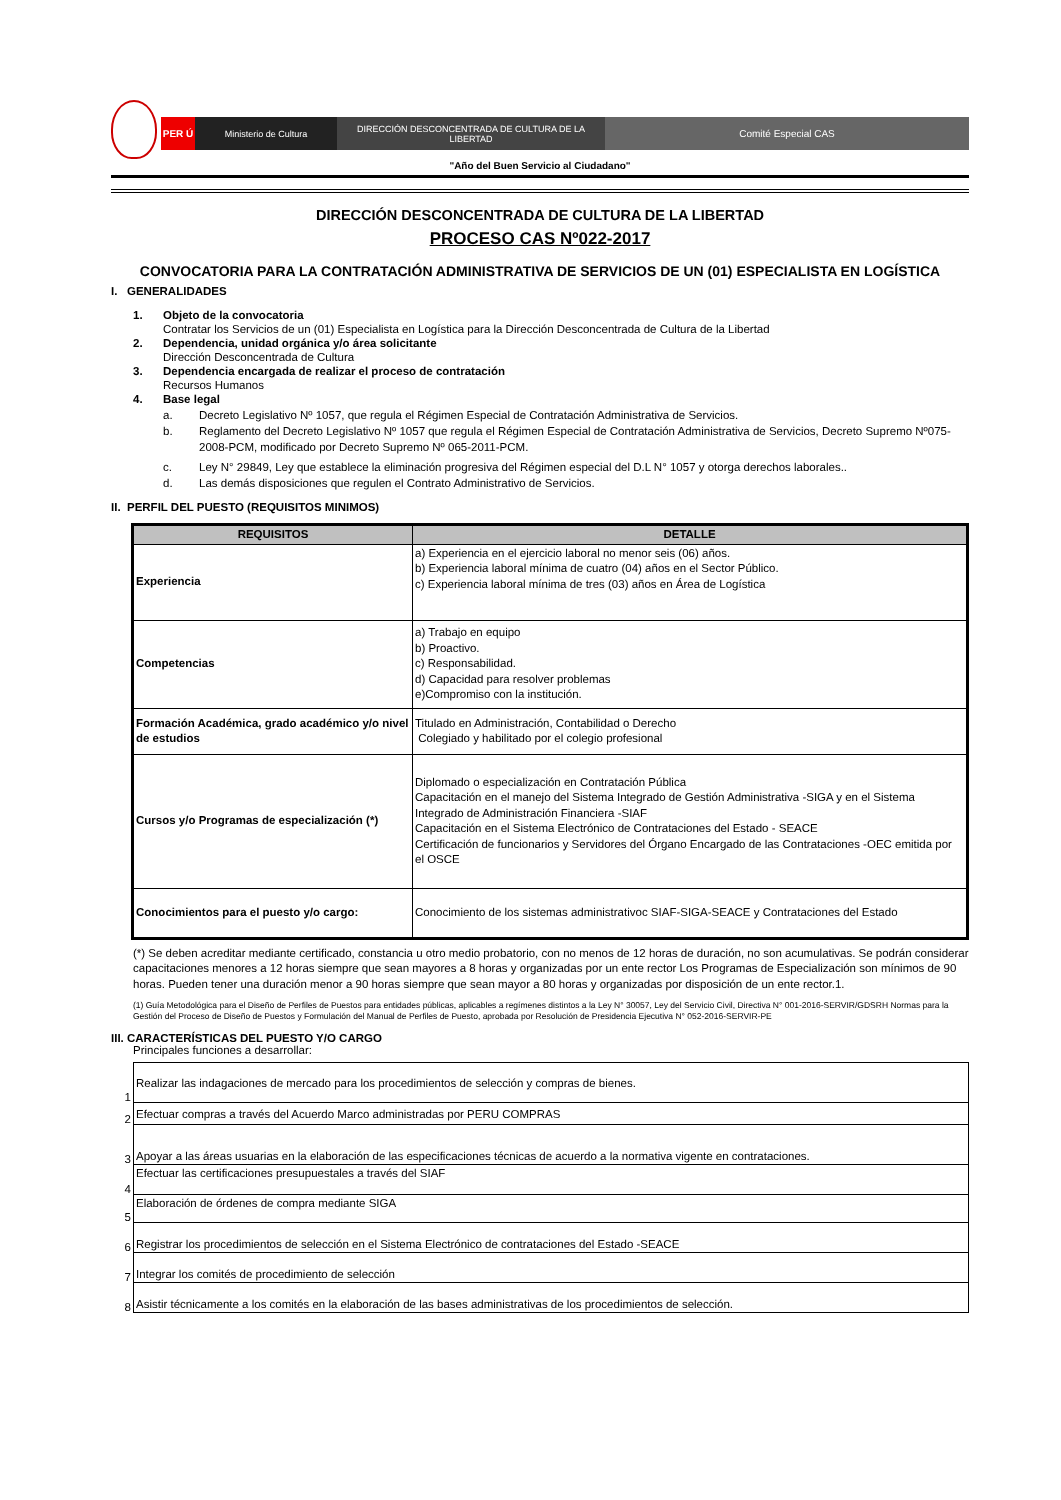PER Ú Ministerio de Cultura DIRECCIÓN DESCONCENTRADA DE CULTURA DE LA LIBERTAD
Comité Especial CAS
"Año del Buen Servicio al Ciudadano"
DIRECCIÓN DESCONCENTRADA DE CULTURA DE LA LIBERTAD
PROCESO CAS Nº022-2017
CONVOCATORIA PARA LA CONTRATACIÓN ADMINISTRATIVA DE SERVICIOS DE UN (01) ESPECIALISTA EN LOGÍSTICA
I. GENERALIDADES
1. Objeto de la convocatoria
Contratar los Servicios de un (01) Especialista en Logística para la Dirección Desconcentrada de Cultura de la Libertad
2. Dependencia, unidad orgánica y/o área solicitante
Dirección Desconcentrada de Cultura
3. Dependencia encargada de realizar el proceso de contratación
Recursos Humanos
4. Base legal
a. Decreto Legislativo Nº 1057, que regula el Régimen Especial de Contratación Administrativa de Servicios.
b. Reglamento del Decreto Legislativo Nº 1057 que regula el Régimen Especial de Contratación Administrativa de Servicios, Decreto Supremo Nº075-2008-PCM, modificado por Decreto Supremo Nº 065-2011-PCM.
c. Ley N° 29849, Ley que establece la eliminación progresiva del Régimen especial del D.L N° 1057 y otorga derechos laborales..
d. Las demás disposiciones que regulen el Contrato Administrativo de Servicios.
II. PERFIL DEL PUESTO (REQUISITOS MINIMOS)
| REQUISITOS | DETALLE |
| --- | --- |
| Experiencia | a) Experiencia en el ejercicio laboral no menor seis (06) años. b) Experiencia laboral mínima de cuatro (04) años en el Sector Público. c) Experiencia laboral mínima de tres (03) años en Área de Logística |
| Competencias | a) Trabajo en equipo b) Proactivo. c) Responsabilidad. d) Capacidad para resolver problemas e)Compromiso con la institución. |
| Formación Académica, grado académico y/o nivel de estudios | Titulado en Administración, Contabilidad o Derecho Colegiado y habilitado por el colegio profesional |
| Cursos y/o Programas de especialización (*) | Diplomado o especialización en Contratación Pública Capacitación en el manejo del Sistema Integrado de Gestión Administrativa -SIGA y en el Sistema Integrado de Administración Financiera -SIAF Capacitación en el Sistema Electrónico de Contrataciones del Estado - SEACE Certificación de funcionarios y Servidores del Órgano Encargado de las Contrataciones -OEC emitida por el OSCE |
| Conocimientos para el puesto y/o cargo: | Conocimiento de los sistemas administrativoc SIAF-SIGA-SEACE y Contrataciones del Estado |
(*) Se deben acreditar mediante certificado, constancia u otro medio probatorio, con no menos de 12 horas de duración, no son acumulativas. Se podrán considerar capacitaciones menores a 12 horas siempre que sean mayores a 8 horas y organizadas por un ente rector Los Programas de Especialización son mínimos de 90 horas. Pueden tener una duración menor a 90 horas siempre que sean mayor a 80 horas y organizadas por disposición de un ente rector.1.
(1) Guía Metodológica para el Diseño de Perfiles de Puestos para entidades públicas, aplicables a regímenes distintos a la Ley N° 30057, Ley del Servicio Civil, Directiva N° 001-2016-SERVIR/GDSRH Normas para la Gestión del Proceso de Diseño de Puestos y Formulación del Manual de Perfiles de Puesto, aprobada por Resolución de Presidencia Ejecutiva N° 052-2016-SERVIR-PE
III. CARACTERÍSTICAS DEL PUESTO Y/O CARGO
Principales funciones a desarrollar:
| 1 | Realizar las indagaciones de mercado para los procedimientos de selección y compras de bienes. |
| 2 | Efectuar compras a través del Acuerdo Marco administradas por PERU COMPRAS |
| 3 | Apoyar a las áreas usuarias en la elaboración de las especificaciones técnicas de acuerdo a la normativa vigente en contrataciones. |
| 4 | Efectuar las certificaciones presupuestales a través del SIAF |
| 5 | Elaboración de órdenes de compra mediante SIGA |
| 6 | Registrar los procedimientos de selección en el Sistema Electrónico de contrataciones del Estado -SEACE |
| 7 | Integrar los comités de procedimiento de selección |
| 8 | Asistir técnicamente a los comités en la elaboración de las bases administrativas de los procedimientos de selección. |